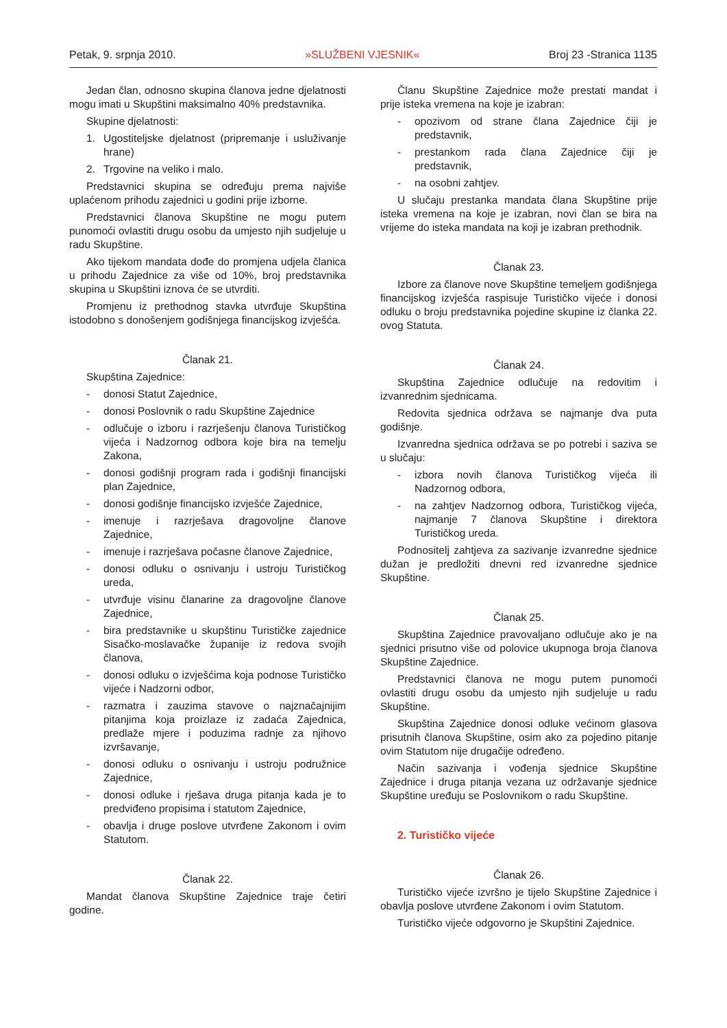Petak, 9. srpnja 2010. »SLUŽBENI VJESNIK« Broj 23 -Stranica 1135
Jedan član, odnosno skupina članova jedne djelatnosti mogu imati u Skupštini maksimalno 40% predstavnika.
Skupine djelatnosti:
1. Ugostiteljske djelatnost (pripremanje i usluživanje hrane)
2. Trgovine na veliko i malo.
Predstavnici skupina se određuju prema najviše uplaćenom prihodu zajednici u godini prije izborne.
Predstavnici članova Skupštine ne mogu putem punomoći ovlastiti drugu osobu da umjesto njih sudjeluje u radu Skupštine.
Ako tijekom mandata dođe do promjena udjela članica u prihodu Zajednice za više od 10%, broj predstavnika skupina u Skupštini iznova će se utvrditi.
Promjenu iz prethodnog stavka utvrđuje Skupština istodobno s donošenjem godišnjega financijskog izvješća.
Članak 21.
Skupština Zajednice:
- donosi Statut Zajednice,
- donosi Poslovnik o radu Skupštine Zajednice
- odlučuje o izboru i razrješenju članova Turističkog vijeća i Nadzornog odbora koje bira na temelju Zakona,
- donosi godišnji program rada i godišnji financijski plan Zajednice,
- donosi godišnje financijsko izvješće Zajednice,
- imenuje i razrješava dragovoljne članove Zajednice,
- imenuje i razrješava počasne članove Zajednice,
- donosi odluku o osnivanju i ustroju Turističkog ureda,
- utvrđuje visinu članarine za dragovoljne članove Zajednice,
- bira predstavnike u skupštinu Turističke zajednice Sisačko-moslavačke županije iz redova svojih članova,
- donosi odluku o izvješćima koja podnose Turističko vijeće i Nadzorni odbor,
- razmatra i zauzima stavove o najznačajnijim pitanjima koja proizlaze iz zadaća Zajednica, predlaže mjere i poduzima radnje za njihovo izvršavanje,
- donosi odluku o osnivanju i ustroju podružnice Zajednice,
- donosi odluke i rješava druga pitanja kada je to predviđeno propisima i statutom Zajednice,
- obavlja i druge poslove utvrđene Zakonom i ovim Statutom.
Članak 22.
Mandat članova Skupštine Zajednice traje četiri godine.
Članu Skupštine Zajednice može prestati mandat i prije isteka vremena na koje je izabran:
- opozivom od strane člana Zajednice čiji je predstavnik,
- prestankom rada člana Zajednice čiji je predstavnik,
- na osobni zahtjev.
U slučaju prestanka mandata člana Skupštine prije isteka vremena na koje je izabran, novi član se bira na vrijeme do isteka mandata na koji je izabran prethodnik.
Članak 23.
Izbore za članove nove Skupštine temeljem godišnjega financijskog izvješća raspisuje Turističko vijeće i donosi odluku o broju predstavnika pojedine skupine iz članka 22. ovog Statuta.
Članak 24.
Skupština Zajednice odlučuje na redovitim i izvanrednim sjednicama.
Redovita sjednica održava se najmanje dva puta godišnje.
Izvanredna sjednica održava se po potrebi i saziva se u slučaju:
- izbora novih članova Turističkog vijeća ili Nadzornog odbora,
- na zahtjev Nadzornog odbora, Turističkog vijeća, najmanje 7 članova Skupštine i direktora Turističkog ureda.
Podnositelj zahtjeva za sazivanje izvanredne sjednice dužan je predložiti dnevni red izvanredne sjednice Skupštine.
Članak 25.
Skupština Zajednice pravovaljano odlučuje ako je na sjednici prisutno više od polovice ukupnoga broja članova Skupštine Zajednice.
Predstavnici članova ne mogu putem punomoći ovlastiti drugu osobu da umjesto njih sudjeluje u radu Skupštine.
Skupština Zajednice donosi odluke većinom glasova prisutnih članova Skupštine, osim ako za pojedino pitanje ovim Statutom nije drugačije određeno.
Način sazivanja i vođenja sjednice Skupštine Zajednice i druga pitanja vezana uz održavanje sjednice Skupštine uređuju se Poslovnikom o radu Skupštine.
2. Turističko vijeće
Članak 26.
Turističko vijeće izvršno je tijelo Skupštine Zajednice i obavlja poslove utvrđene Zakonom i ovim Statutom.
Turističko vijeće odgovorno je Skupštini Zajednice.